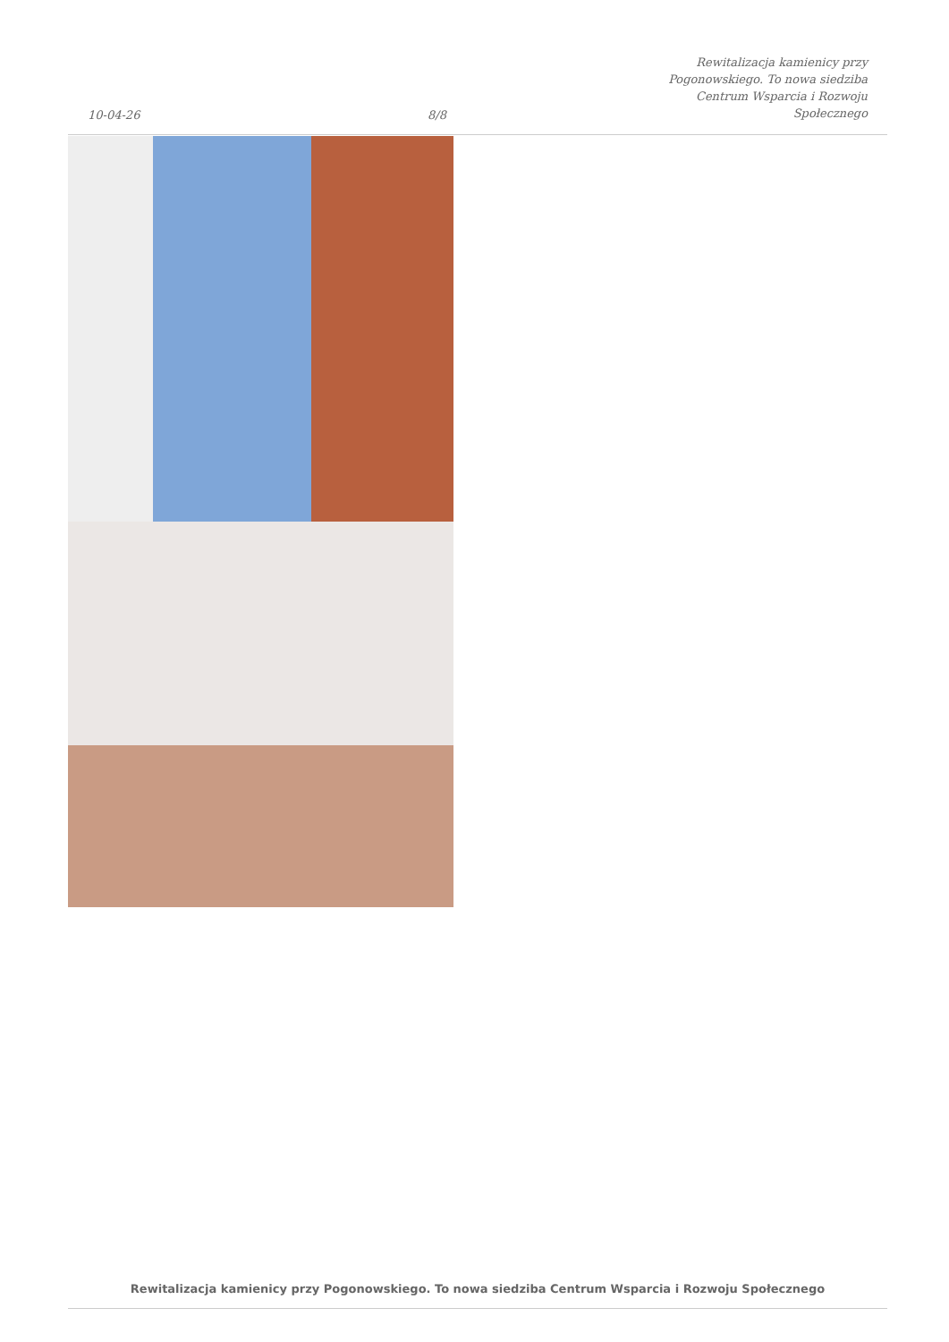10-04-26
8/8
Rewitalizacja kamienicy przy
Pogonowskiego. To nowa siedziba
Centrum Wsparcia i Rozwoju
Społecznego
Rewitalizacja kamienicy przy Pogonowskiego. To nowa siedziba Centrum Wsparcia i Rozwoju Społecznego